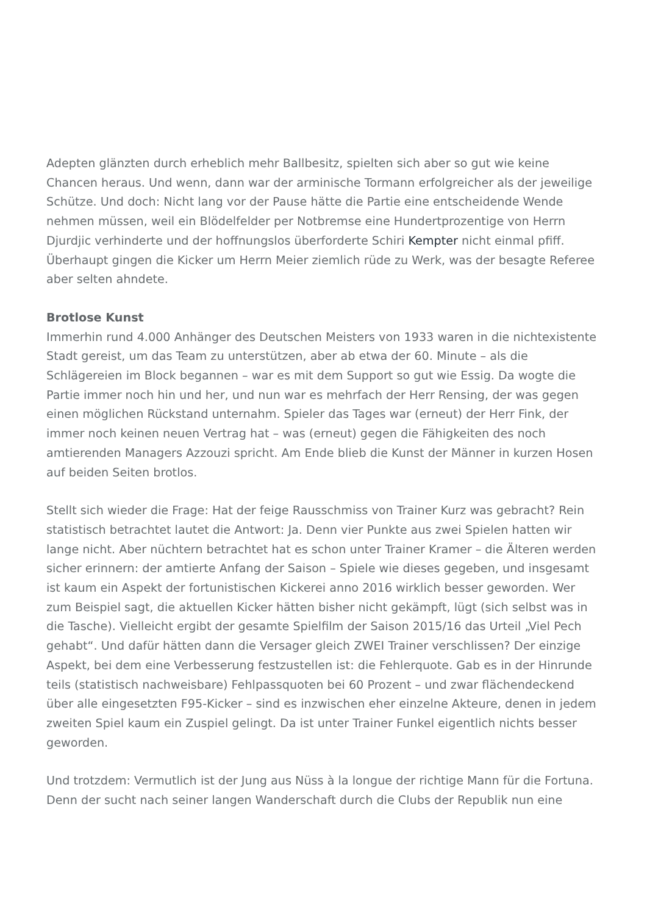Adepten glänzten durch erheblich mehr Ballbesitz, spielten sich aber so gut wie keine Chancen heraus. Und wenn, dann war der arminische Tormann erfolgreicher als der jeweilige Schütze. Und doch: Nicht lang vor der Pause hätte die Partie eine entscheidende Wende nehmen müssen, weil ein Blödelfelder per Notbremse eine Hundertprozentige von Herrn Djurdjic verhinderte und der hoffnungslos überforderte Schiri Kempter nicht einmal pfiff. Überhaupt gingen die Kicker um Herrn Meier ziemlich rüde zu Werk, was der besagte Referee aber selten ahndete.
Brotlose Kunst
Immerhin rund 4.000 Anhänger des Deutschen Meisters von 1933 waren in die nichtexistente Stadt gereist, um das Team zu unterstützen, aber ab etwa der 60. Minute – als die Schlägereien im Block begannen – war es mit dem Support so gut wie Essig. Da wogte die Partie immer noch hin und her, und nun war es mehrfach der Herr Rensing, der was gegen einen möglichen Rückstand unternahm. Spieler das Tages war (erneut) der Herr Fink, der immer noch keinen neuen Vertrag hat – was (erneut) gegen die Fähigkeiten des noch amtierenden Managers Azzouzi spricht. Am Ende blieb die Kunst der Männer in kurzen Hosen auf beiden Seiten brotlos.
Stellt sich wieder die Frage: Hat der feige Rausschmiss von Trainer Kurz was gebracht? Rein statistisch betrachtet lautet die Antwort: Ja. Denn vier Punkte aus zwei Spielen hatten wir lange nicht. Aber nüchtern betrachtet hat es schon unter Trainer Kramer – die Älteren werden sicher erinnern: der amtierte Anfang der Saison – Spiele wie dieses gegeben, und insgesamt ist kaum ein Aspekt der fortunistischen Kickerei anno 2016 wirklich besser geworden. Wer zum Beispiel sagt, die aktuellen Kicker hätten bisher nicht gekämpft, lügt (sich selbst was in die Tasche). Vielleicht ergibt der gesamte Spielfilm der Saison 2015/16 das Urteil „Viel Pech gehabt“. Und dafür hätten dann die Versager gleich ZWEI Trainer verschlissen? Der einzige Aspekt, bei dem eine Verbesserung festzustellen ist: die Fehlerquote. Gab es in der Hinrunde teils (statistisch nachweisbare) Fehlpassquoten bei 60 Prozent – und zwar flächendeckend über alle eingesetzten F95-Kicker – sind es inzwischen eher einzelne Akteure, denen in jedem zweiten Spiel kaum ein Zuspiel gelingt. Da ist unter Trainer Funkel eigentlich nichts besser geworden.
Und trotzdem: Vermutlich ist der Jung aus Nüss à la longue der richtige Mann für die Fortuna. Denn der sucht nach seiner langen Wanderschaft durch die Clubs der Republik nun eine